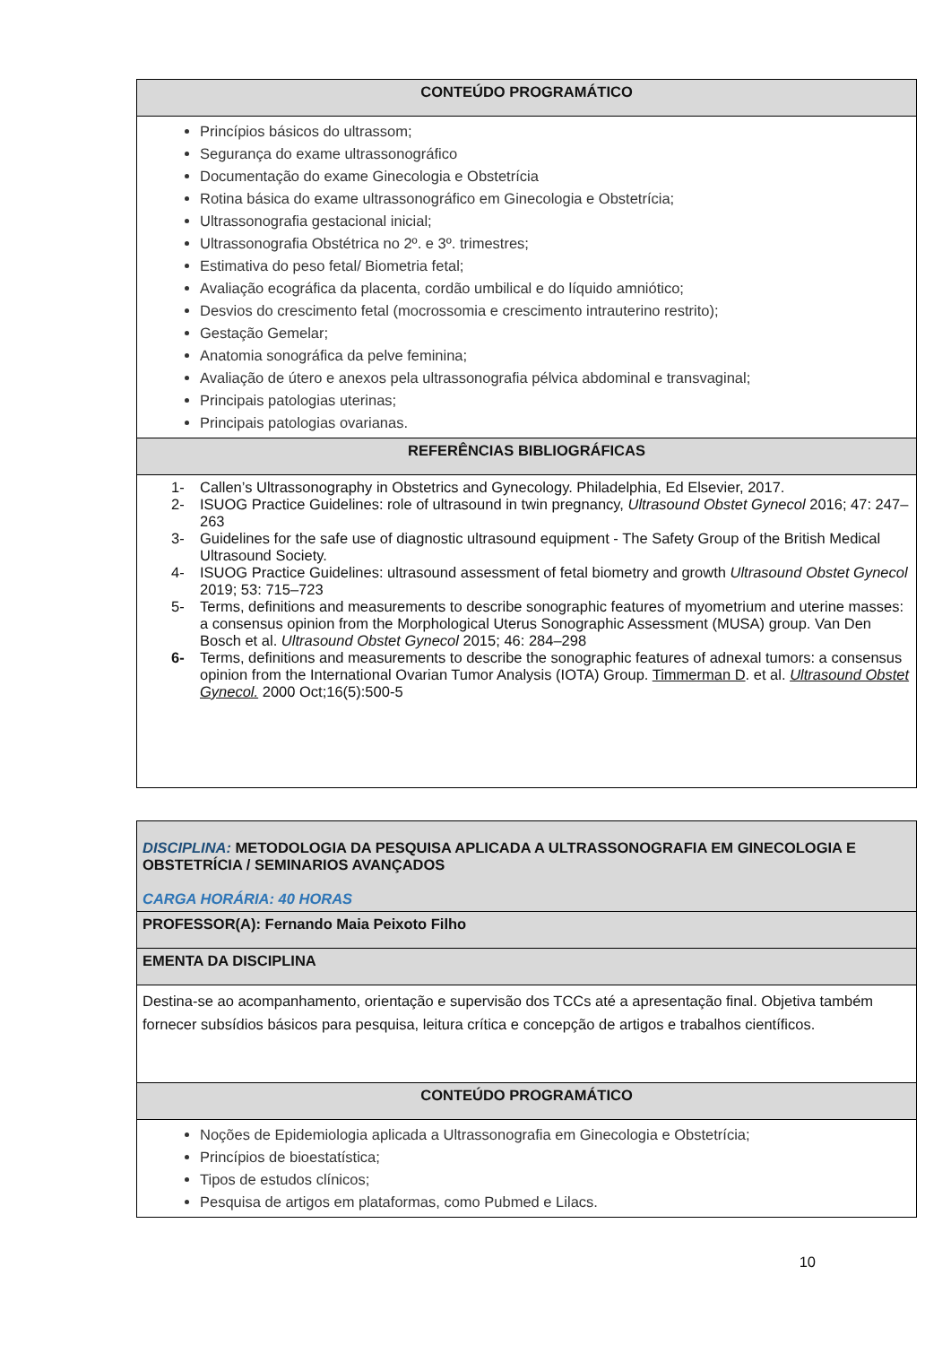| CONTEÚDO PROGRAMÁTICO |
| Princípios básicos do ultrassom; Segurança do exame ultrassonográfico Documentação do exame Ginecologia e Obstetrícia Rotina básica do exame ultrassonográfico em Ginecologia e Obstetrícia; Ultrassonografia gestacional inicial; Ultrassonografia Obstétrica no 2º. e 3º. trimestres; Estimativa do peso fetal/ Biometria fetal; Avaliação ecográfica da placenta, cordão umbilical e do líquido amniótico; Desvios do crescimento fetal (mocrossomia e crescimento intrauterino restrito); Gestação Gemelar; Anatomia sonográfica da pelve feminina; Avaliação de útero e anexos pela ultrassonografia pélvica abdominal e transvaginal; Principais patologias uterinas; Principais patologias ovarianas. |
| REFERÊNCIAS BIBLIOGRÁFICAS |
| 1- Callen’s Ultrassonography in Obstetrics and Gynecology. Philadelphia, Ed Elsevier, 2017. 2- ISUOG Practice Guidelines: role of ultrasound in twin pregnancy, Ultrasound Obstet Gynecol 2016; 47: 247–263 3- Guidelines for the safe use of diagnostic ultrasound equipment - The Safety Group of the British Medical Ultrasound Society. 4- ISUOG Practice Guidelines: ultrasound assessment of fetal biometry and growth Ultrasound Obstet Gynecol 2019; 53: 715–723 5- Terms, definitions and measurements to describe sonographic features of myometrium and uterine masses: a consensus opinion from the Morphological Uterus Sonographic Assessment (MUSA) group. Van Den Bosch et al. Ultrasound Obstet Gynecol 2015; 46: 284–298 6- Terms, definitions and measurements to describe the sonographic features of adnexal tumors: a consensus opinion from the International Ovarian Tumor Analysis (IOTA) Group. Timmerman D . et al. Ultrasound Obstet Gynecol. 2000 Oct;16(5):500-5 |
| DISCIPLINA: METODOLOGIA DA PESQUISA APLICADA A ULTRASSONOGRAFIA EM GINECOLOGIA E OBSTETRÍCIA / SEMINARIOS AVANÇADOS CARGA HORÁRIA: 40 HORAS |
| PROFESSOR(A): Fernando Maia Peixoto Filho |
| EMENTA DA DISCIPLINA |
| Destina-se ao acompanhamento, orientação e supervisão dos TCCs até a apresentação final. Objetiva também fornecer subsídios básicos para pesquisa, leitura crítica e concepção de artigos e trabalhos científicos. |
| CONTEÚDO PROGRAMÁTICO |
| Noções de Epidemiologia aplicada a Ultrassonografia em Ginecologia e Obstetrícia; Princípios de bioestatística; Tipos de estudos clínicos; Pesquisa de artigos em plataformas, como Pubmed e Lilacs. |
10